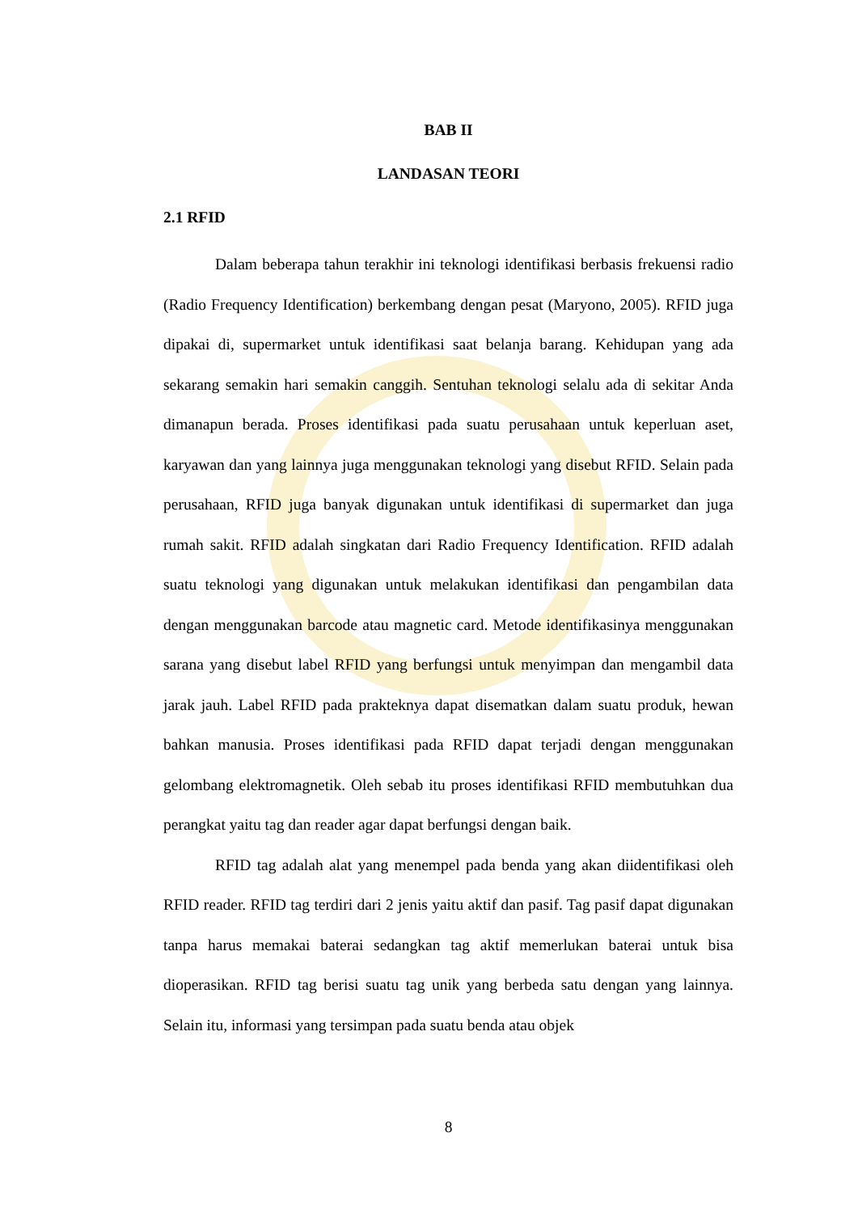BAB II
LANDASAN TEORI
2.1 RFID
Dalam beberapa tahun terakhir ini teknologi identifikasi berbasis frekuensi radio (Radio Frequency Identification) berkembang dengan pesat (Maryono, 2005). RFID juga dipakai di, supermarket untuk identifikasi saat belanja barang. Kehidupan yang ada sekarang semakin hari semakin canggih. Sentuhan teknologi selalu ada di sekitar Anda dimanapun berada. Proses identifikasi pada suatu perusahaan untuk keperluan aset, karyawan dan yang lainnya juga menggunakan teknologi yang disebut RFID. Selain pada perusahaan, RFID juga banyak digunakan untuk identifikasi di supermarket dan juga rumah sakit. RFID adalah singkatan dari Radio Frequency Identification. RFID adalah suatu teknologi yang digunakan untuk melakukan identifikasi dan pengambilan data dengan menggunakan barcode atau magnetic card. Metode identifikasinya menggunakan sarana yang disebut label RFID yang berfungsi untuk menyimpan dan mengambil data jarak jauh. Label RFID pada prakteknya dapat disematkan dalam suatu produk, hewan bahkan manusia. Proses identifikasi pada RFID dapat terjadi dengan menggunakan gelombang elektromagnetik. Oleh sebab itu proses identifikasi RFID membutuhkan dua perangkat yaitu tag dan reader agar dapat berfungsi dengan baik.
RFID tag adalah alat yang menempel pada benda yang akan diidentifikasi oleh RFID reader. RFID tag terdiri dari 2 jenis yaitu aktif dan pasif. Tag pasif dapat digunakan tanpa harus memakai baterai sedangkan tag aktif memerlukan baterai untuk bisa dioperasikan. RFID tag berisi suatu tag unik yang berbeda satu dengan yang lainnya. Selain itu, informasi yang tersimpan pada suatu benda atau objek
8